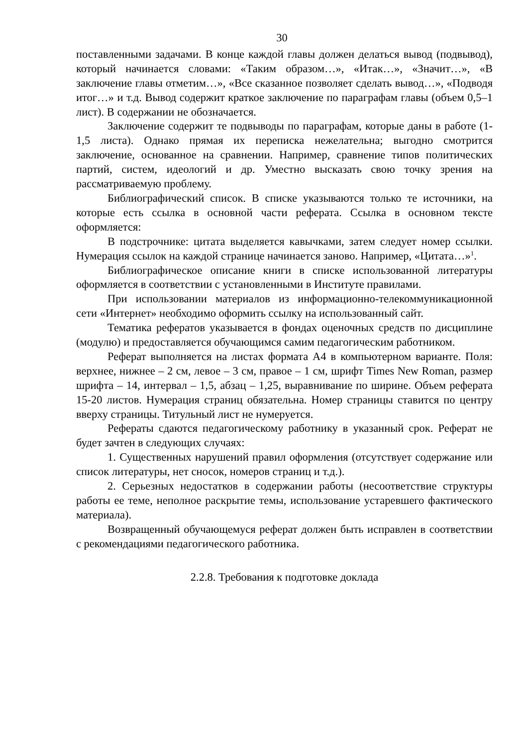30
поставленными задачами. В конце каждой главы должен делаться вывод (подвывод), который начинается словами: «Таким образом…», «Итак…», «Значит…», «В заключение главы отметим…», «Все сказанное позволяет сделать вывод…», «Подводя итог…» и т.д. Вывод содержит краткое заключение по параграфам главы (объем 0,5–1 лист). В содержании не обозначается.
Заключение содержит те подвыводы по параграфам, которые даны в работе (1-1,5 листа). Однако прямая их переписка нежелательна; выгодно смотрится заключение, основанное на сравнении. Например, сравнение типов политических партий, систем, идеологий и др. Уместно высказать свою точку зрения на рассматриваемую проблему.
Библиографический список. В списке указываются только те источники, на которые есть ссылка в основной части реферата. Ссылка в основном тексте оформляется:
В подстрочнике: цитата выделяется кавычками, затем следует номер ссылки. Нумерация ссылок на каждой странице начинается заново. Например, «Цитата…»<sup>1</sup>.
Библиографическое описание книги в списке использованной литературы оформляется в соответствии с установленными в Институте правилами.
При использовании материалов из информационно-телекоммуникационной сети «Интернет» необходимо оформить ссылку на использованный сайт.
Тематика рефератов указывается в фондах оценочных средств по дисциплине (модулю) и предоставляется обучающимся самим педагогическим работником.
Реферат выполняется на листах формата А4 в компьютерном варианте. Поля: верхнее, нижнее – 2 см, левое – 3 см, правое – 1 см, шрифт Times New Roman, размер шрифта – 14, интервал – 1,5, абзац – 1,25, выравнивание по ширине. Объем реферата 15-20 листов. Нумерация страниц обязательна. Номер страницы ставится по центру вверху страницы. Титульный лист не нумеруется.
Рефераты сдаются педагогическому работнику в указанный срок. Реферат не будет зачтен в следующих случаях:
1. Существенных нарушений правил оформления (отсутствует содержание или список литературы, нет сносок, номеров страниц и т.д.).
2. Серьезных недостатков в содержании работы (несоответствие структуры работы ее теме, неполное раскрытие темы, использование устаревшего фактического материала).
Возвращенный обучающемуся реферат должен быть исправлен в соответствии с рекомендациями педагогического работника.
2.2.8. Требования к подготовке доклада